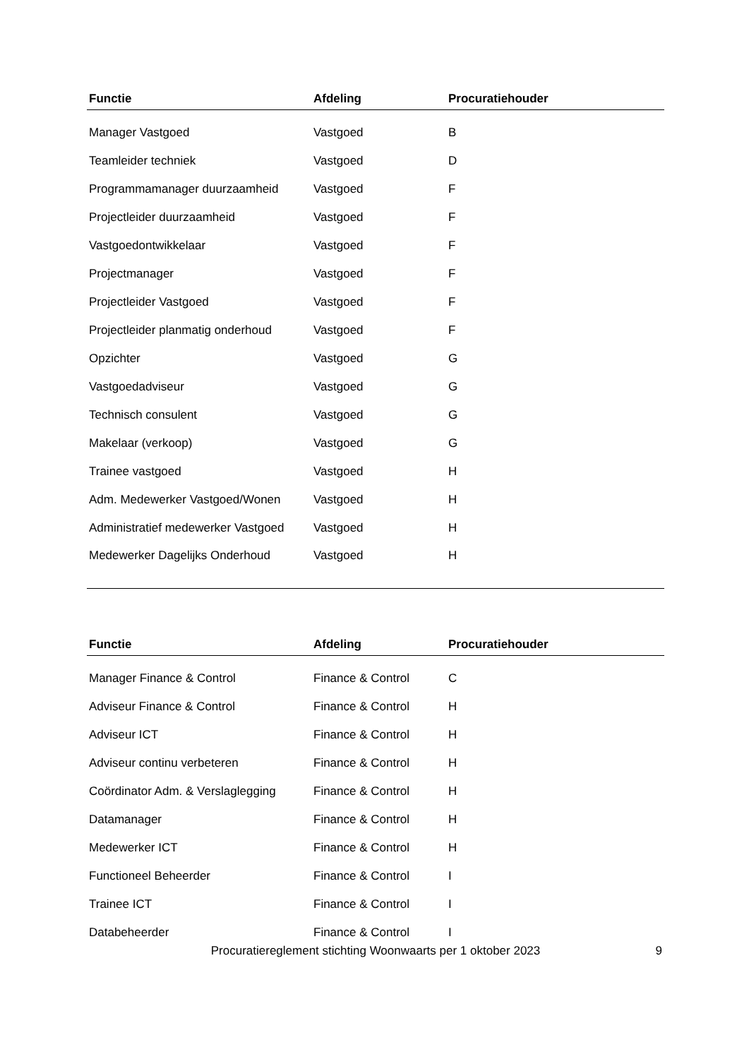| Functie | Afdeling | Procuratiehouder |
| --- | --- | --- |
| Manager Vastgoed | Vastgoed | B |
| Teamleider techniek | Vastgoed | D |
| Programmamanager duurzaamheid | Vastgoed | F |
| Projectleider duurzaamheid | Vastgoed | F |
| Vastgoedontwikkelaar | Vastgoed | F |
| Projectmanager | Vastgoed | F |
| Projectleider Vastgoed | Vastgoed | F |
| Projectleider planmatig onderhoud | Vastgoed | F |
| Opzichter | Vastgoed | G |
| Vastgoedadviseur | Vastgoed | G |
| Technisch consulent | Vastgoed | G |
| Makelaar (verkoop) | Vastgoed | G |
| Trainee vastgoed | Vastgoed | H |
| Adm. Medewerker Vastgoed/Wonen | Vastgoed | H |
| Administratief medewerker Vastgoed | Vastgoed | H |
| Medewerker Dagelijks Onderhoud | Vastgoed | H |
| Functie | Afdeling | Procuratiehouder |
| --- | --- | --- |
| Manager Finance & Control | Finance & Control | C |
| Adviseur Finance & Control | Finance & Control | H |
| Adviseur ICT | Finance & Control | H |
| Adviseur continu verbeteren | Finance & Control | H |
| Coördinator Adm. & Verslaglegging | Finance & Control | H |
| Datamanager | Finance & Control | H |
| Medewerker ICT | Finance & Control | H |
| Functioneel Beheerder | Finance & Control | I |
| Trainee ICT | Finance & Control | I |
| Databeheerder | Finance & Control | I |
Procuratiereglement stichting Woonwaarts per 1 oktober 2023 9